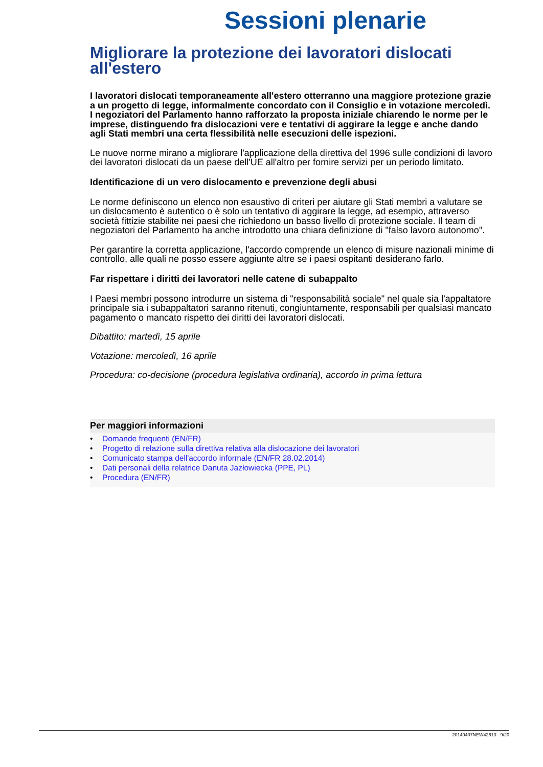Sessioni plenarie
Migliorare la protezione dei lavoratori dislocati all'estero
I lavoratori dislocati temporaneamente all'estero otterranno una maggiore protezione grazie a un progetto di legge, informalmente concordato con il Consiglio e in votazione mercoledì. I negoziatori del Parlamento hanno rafforzato la proposta iniziale chiarendo le norme per le imprese, distinguendo fra dislocazioni vere e tentativi di aggirare la legge e anche dando agli Stati membri una certa flessibilità nelle esecuzioni delle ispezioni.
Le nuove norme mirano a migliorare l'applicazione della direttiva del 1996 sulle condizioni di lavoro dei lavoratori dislocati da un paese dell'UE all'altro per fornire servizi per un periodo limitato.
Identificazione di un vero dislocamento e prevenzione degli abusi
Le norme definiscono un elenco non esaustivo di criteri per aiutare gli Stati membri a valutare se un dislocamento è autentico o è solo un tentativo di aggirare la legge, ad esempio, attraverso società fittizie stabilite nei paesi che richiedono un basso livello di protezione sociale. Il team di negoziatori del Parlamento ha anche introdotto una chiara definizione di "falso lavoro autonomo".
Per garantire la corretta applicazione, l'accordo comprende un elenco di misure nazionali minime di controllo, alle quali ne posso essere aggiunte altre se i paesi ospitanti desiderano farlo.
Far rispettare i diritti dei lavoratori nelle catene di subappalto
I Paesi membri possono introdurre un sistema di "responsabilità sociale" nel quale sia l'appaltatore principale sia i subappaltatori saranno ritenuti, congiuntamente, responsabili per qualsiasi mancato pagamento o mancato rispetto dei diritti dei lavoratori dislocati.
Dibattito: martedì, 15 aprile
Votazione: mercoledì, 16 aprile
Procedura: co-decisione (procedura legislativa ordinaria), accordo in prima lettura
Per maggiori informazioni
• Domande frequenti (EN/FR)
• Progetto di relazione sulla direttiva relativa alla dislocazione dei lavoratori
• Comunicato stampa dell'accordo informale (EN/FR 28.02.2014)
• Dati personali della relatrice Danuta Jazłowiecka (PPE, PL)
• Procedura (EN/FR)
20140407NEW42613 - 9/20